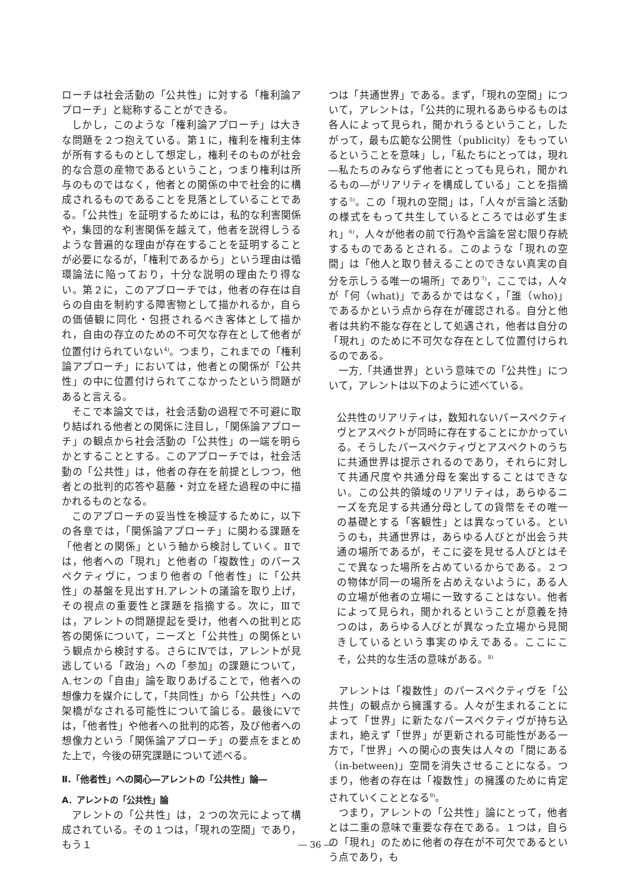ローチは社会活動の「公共性」に対する「権利論アプローチ」と総称することができる。
しかし，このような「権利論アプローチ」は大きな問題を２つ抱えている。第１に，権利を権利主体が所有するものとして想定し，権利そのものが社会的な合意の産物であるということ，つまり権利は所与のものではなく，他者との関係の中で社会的に構成されるものであることを見落としていることである。「公共性」を証明するためには，私的な利害関係や，集団的な利害関係を越えて，他者を説得しうるような普遍的な理由が存在することを証明することが必要になるが，「権利であるから」という理由は循環論法に陥っており，十分な説明の理由たり得ない。第２に，このアプローチでは，他者の存在は自らの自由を制約する障害物として描かれるか，自らの価値観に同化・包摂されるべき客体として描かれ，自由の存立のための不可欠な存在として他者が位置付けられていない<sup>4)</sup>。つまり，これまでの「権利論アプローチ」においては，他者との関係が「公共性」の中に位置付けられてこなかったという問題があると言える。
そこで本論文では，社会活動の過程で不可避に取り結ばれる他者との関係に注目し，「関係論アプローチ」の観点から社会活動の「公共性」の一端を明らかとすることとする。このアプローチでは，社会活動の「公共性」は，他者の存在を前提としつつ，他者との批判的応答や葛藤・対立を経た過程の中に描かれるものとなる。
このアプローチの妥当性を検証するために，以下の各章では，「関係論アプローチ」に関わる課題を「他者との関係」という軸から検討していく。Ⅱでは，他者への「現れ」と他者の「複数性」のパースペクティヴに，つまり他者の「他者性」に「公共性」の基盤を見出すH.アレントの議論を取り上げ，その視点の重要性と課題を指摘する。次に，Ⅲでは，アレントの問題提起を受け，他者への批判と応答の関係について，ニーズと「公共性」の関係という観点から検討する。さらにⅣでは，アレントが見逃している「政治」への「参加」の課題について，A.センの「自由」論を取りあげることで，他者への想像力を媒介にして，「共同性」から「公共性」への架橋がなされる可能性について論じる。最後にⅤでは，「他者性」や他者への批判的応答，及び他者への想像力という「関係論アプローチ」の要点をまとめた上で，今後の研究課題について述べる。
Ⅱ.「他者性」への関心―アレントの「公共性」論―
A．アレントの「公共性」論
アレントの「公共性」は，２つの次元によって構成されている。その１つは，「現れの空間」であり，もう１
つは「共通世界」である。まず，「現れの空間」について，アレントは，「公共的に現れるあらゆるものは各人によって見られ，聞かれうるということ，したがって，最も広範な公開性（publicity）をもっているということを意味」し，「私たちにとっては，現れ―私たちのみならず他者にとっても見られ，聞かれるもの―がリアリティを構成している」ことを指摘する<sup>5)</sup>。この「現れの空間」は，「人々が言論と活動の様式をもって共生しているところでは必ず生まれ」<sup>6)</sup>，人々が他者の前で行為や言論を営む限り存続するものであるとされる。このような「現れの空間」は「他人と取り替えることのできない真実の自分を示しうる唯一の場所」であり<sup>7)</sup>，ここでは，人々が「何（what)」であるかではなく，「誰（who)」であるかという点から存在が確認される。自分と他者は共約不能な存在として処遇され，他者は自分の「現れ」のために不可欠な存在として位置付けられるのである。
一方,「共通世界」という意味での「公共性」について，アレントは以下のように述べている。
公共性のリアリティは，数知れないパースペクティヴとアスペクトが同時に存在することにかかっている。そうしたパースペクティヴとアスペクトのうちに共通世界は提示されるのであり，それらに対して共通尺度や共通分母を案出することはできない。この公共的領域のリアリティは，あらゆるニーズを充足する共通分母としての貨幣をその唯一の基礎とする「客観性」とは異なっている。というのも，共通世界は，あらゆる人びとが出会う共通の場所であるが，そこに姿を見せる人びとはそこで異なった場所を占めているからである。２つの物体が同一の場所を占めえないように，ある人の立場が他者の立場に一致することはない。他者によって見られ，聞かれるということが意義を持つのは，あらゆる人びとが異なった立場から見聞きしているという事実のゆえである。ここにこそ，公共的な生活の意味がある。<sup>8)</sup>
アレントは「複数性」のパースペクティヴを「公共性」の観点から擁護する。人々が生まれることによって「世界」に新たなパースペクティヴが持ち込まれ，絶えず「世界」が更新される可能性がある一方で，「世界」への関心の喪失は人々の「間にある（in-between)」空間を消失させることになる。つまり，他者の存在は「複数性」の擁護のために肯定されていくこととなる<sup>9)</sup>。
つまり，アレントの「公共性」論にとって，他者とは二重の意味で重要な存在である。１つは，自らの「現れ」のために他者の存在が不可欠であるという点であり，も
― 36 ―